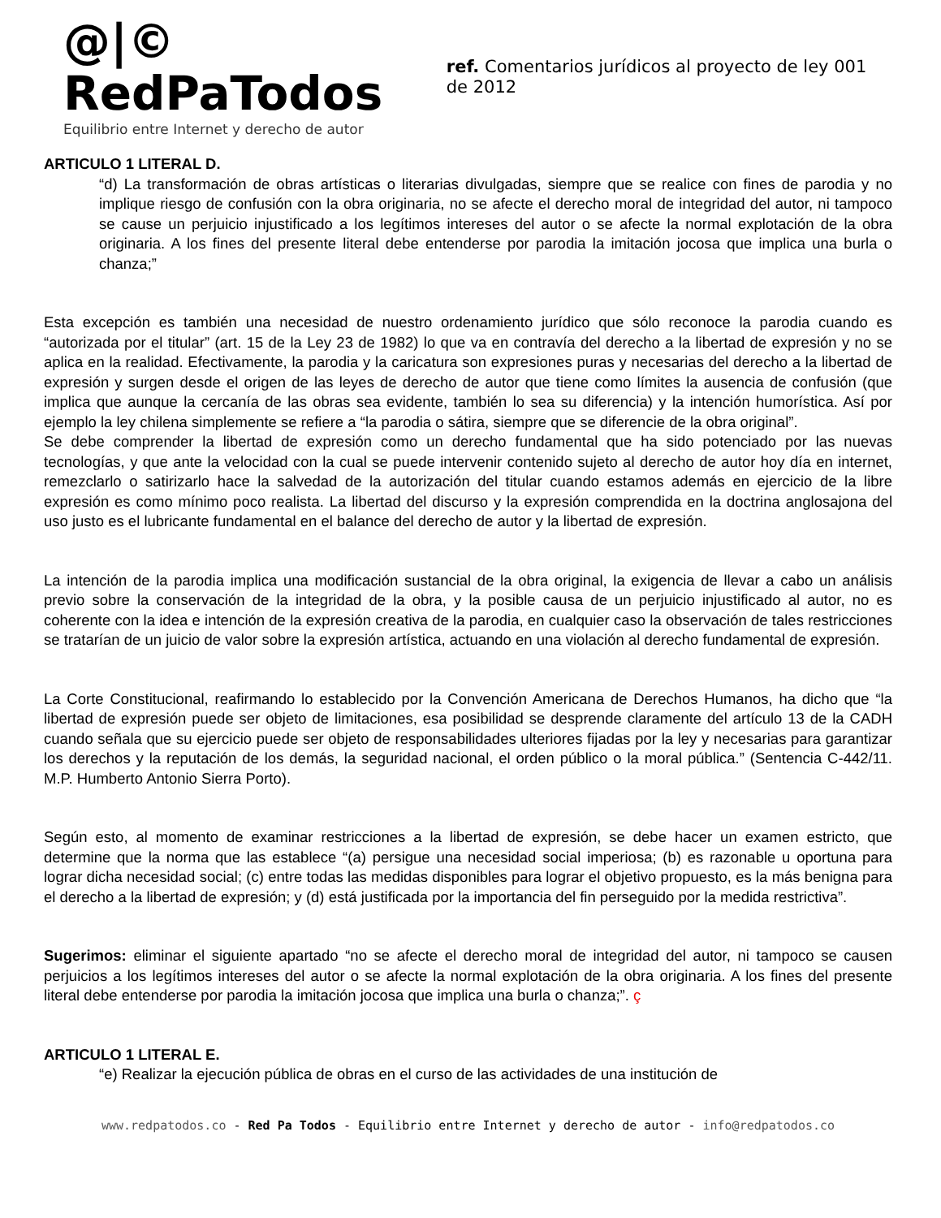@|© RedPaTodos
Equilibrio entre Internet y derecho de autor
ref. Comentarios jurídicos al proyecto de ley 001 de 2012
ARTICULO 1 LITERAL D.
“d) La transformación de obras artísticas o literarias divulgadas, siempre que se realice con fines de parodia y no implique riesgo de confusión con la obra originaria, no se afecte el derecho moral de integridad del autor, ni tampoco se cause un perjuicio injustificado a los legítimos intereses del autor o se afecte la normal explotación de la obra originaria. A los fines del presente literal debe entenderse por parodia la imitación jocosa que implica una burla o chanza;”
Esta excepción es también una necesidad de nuestro ordenamiento jurídico que sólo reconoce la parodia cuando es “autorizada por el titular” (art. 15 de la Ley 23 de 1982) lo que va en contravía del derecho a la libertad de expresión y no se aplica en la realidad. Efectivamente, la parodia y la caricatura son expresiones puras y necesarias del derecho a la libertad de expresión y surgen desde el origen de las leyes de derecho de autor que tiene como límites la ausencia de confusión (que implica que aunque la cercanía de las obras sea evidente, también lo sea su diferencia) y la intención humorística. Así por ejemplo la ley chilena simplemente se refiere a “la parodia o sátira, siempre que se diferencie de la obra original”.
Se debe comprender la libertad de expresión como un derecho fundamental que ha sido potenciado por las nuevas tecnologías, y que ante la velocidad con la cual se puede intervenir contenido sujeto al derecho de autor hoy día en internet, remezclarlo o satirizarlo hace la salvedad de la autorización del titular cuando estamos además en ejercicio de la libre expresión es como mínimo poco realista. La libertad del discurso y la expresión comprendida en la doctrina anglosajona del uso justo es el lubricante fundamental en el balance del derecho de autor y la libertad de expresión.
La intención de la parodia implica una modificación sustancial de la obra original, la exigencia de llevar a cabo un análisis previo sobre la conservación de la integridad de la obra, y la posible causa de un perjuicio injustificado al autor, no es coherente con la idea e intención de la expresión creativa de la parodia, en cualquier caso la observación de tales restricciones se tratarían de un juicio de valor sobre la expresión artística, actuando en una violación al derecho fundamental de expresión.
La Corte Constitucional, reafirmando lo establecido por la Convención Americana de Derechos Humanos, ha dicho que “la libertad de expresión puede ser objeto de limitaciones, esa posibilidad se desprende claramente del artículo 13 de la CADH cuando señala que su ejercicio puede ser objeto de responsabilidades ulteriores fijadas por la ley y necesarias para garantizar los derechos y la reputación de los demás, la seguridad nacional, el orden público o la moral pública.” (Sentencia C-442/11. M.P. Humberto Antonio Sierra Porto).
Según esto, al momento de examinar restricciones a la libertad de expresión, se debe hacer un examen estricto, que determine que la norma que las establece “(a) persigue una necesidad social imperiosa; (b) es razonable u oportuna para lograr dicha necesidad social; (c) entre todas las medidas disponibles para lograr el objetivo propuesto, es la más benigna para el derecho a la libertad de expresión; y (d) está justificada por la importancia del fin perseguido por la medida restrictiva”.
Sugerimos: eliminar el siguiente apartado “no se afecte el derecho moral de integridad del autor, ni tampoco se causen perjuicios a los legítimos intereses del autor o se afecte la normal explotación de la obra originaria. A los fines del presente literal debe entenderse por parodia la imitación jocosa que implica una burla o chanza;”. ç
ARTICULO 1 LITERAL E.
“e) Realizar la ejecución pública de obras en el curso de las actividades de una institución de
www.redpatodos.co - Red Pa Todos - Equilibrio entre Internet y derecho de autor - info@redpatodos.co